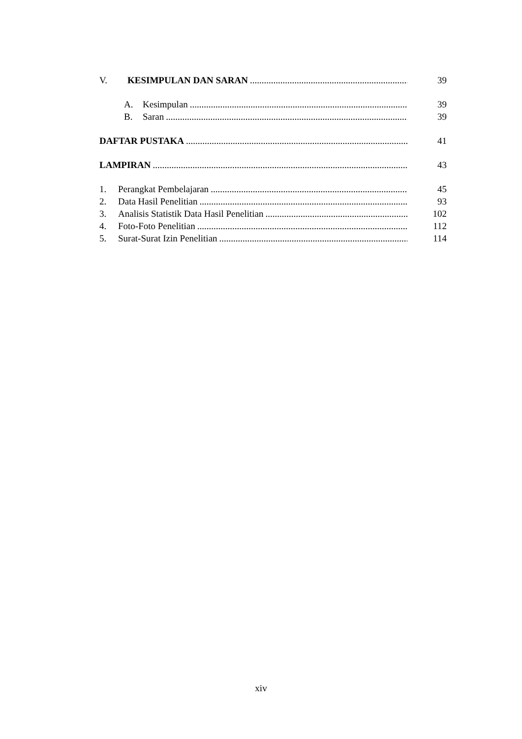V. KESIMPULAN DAN SARAN 39
A. Kesimpulan 39
B. Saran 39
DAFTAR PUSTAKA 41
LAMPIRAN 43
1. Perangkat Pembelajaran 45
2. Data Hasil Penelitian 93
3. Analisis Statistik Data Hasil Penelitian 102
4. Foto-Foto Penelitian 112
5. Surat-Surat Izin Penelitian 114
xiv